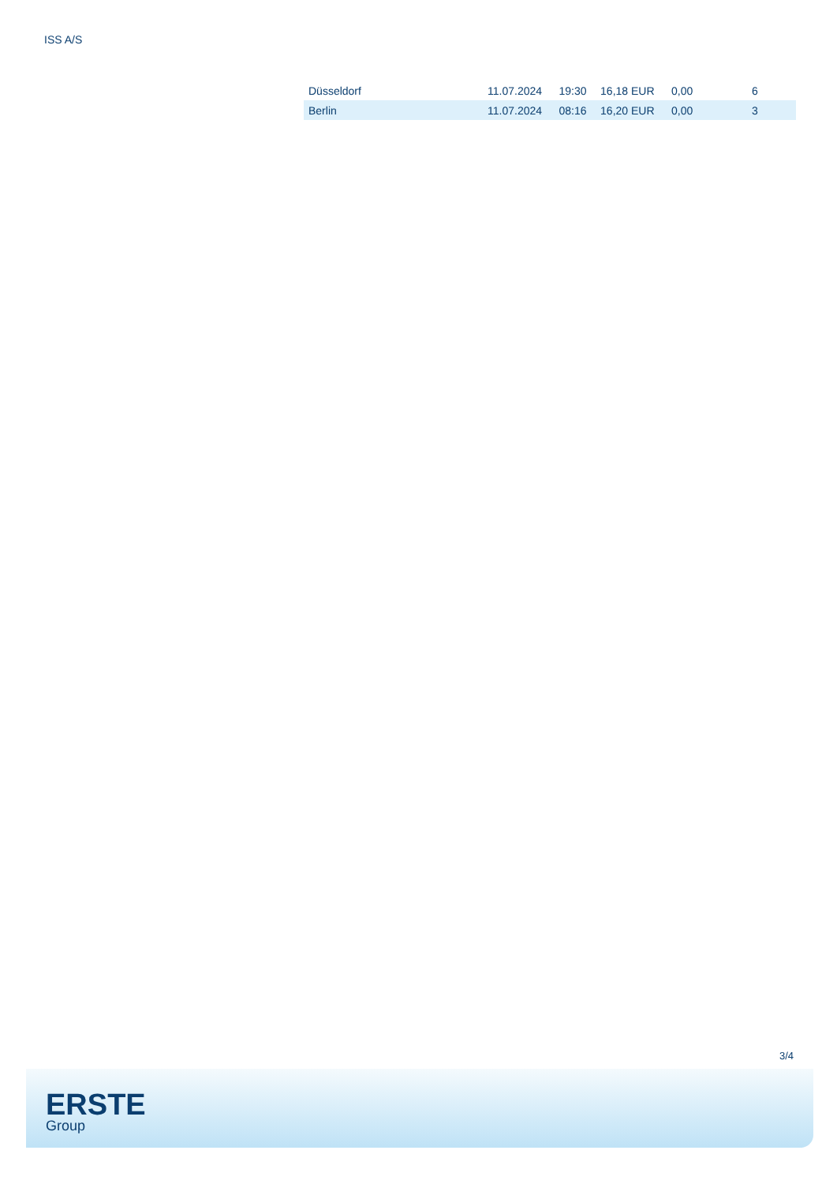ISS A/S
| Düsseldorf | 11.07.2024 | 19:30 | 16,18 EUR | 0,00 | 6 |
| Berlin | 11.07.2024 | 08:16 | 16,20 EUR | 0,00 | 3 |
3/4
ERSTE
Group